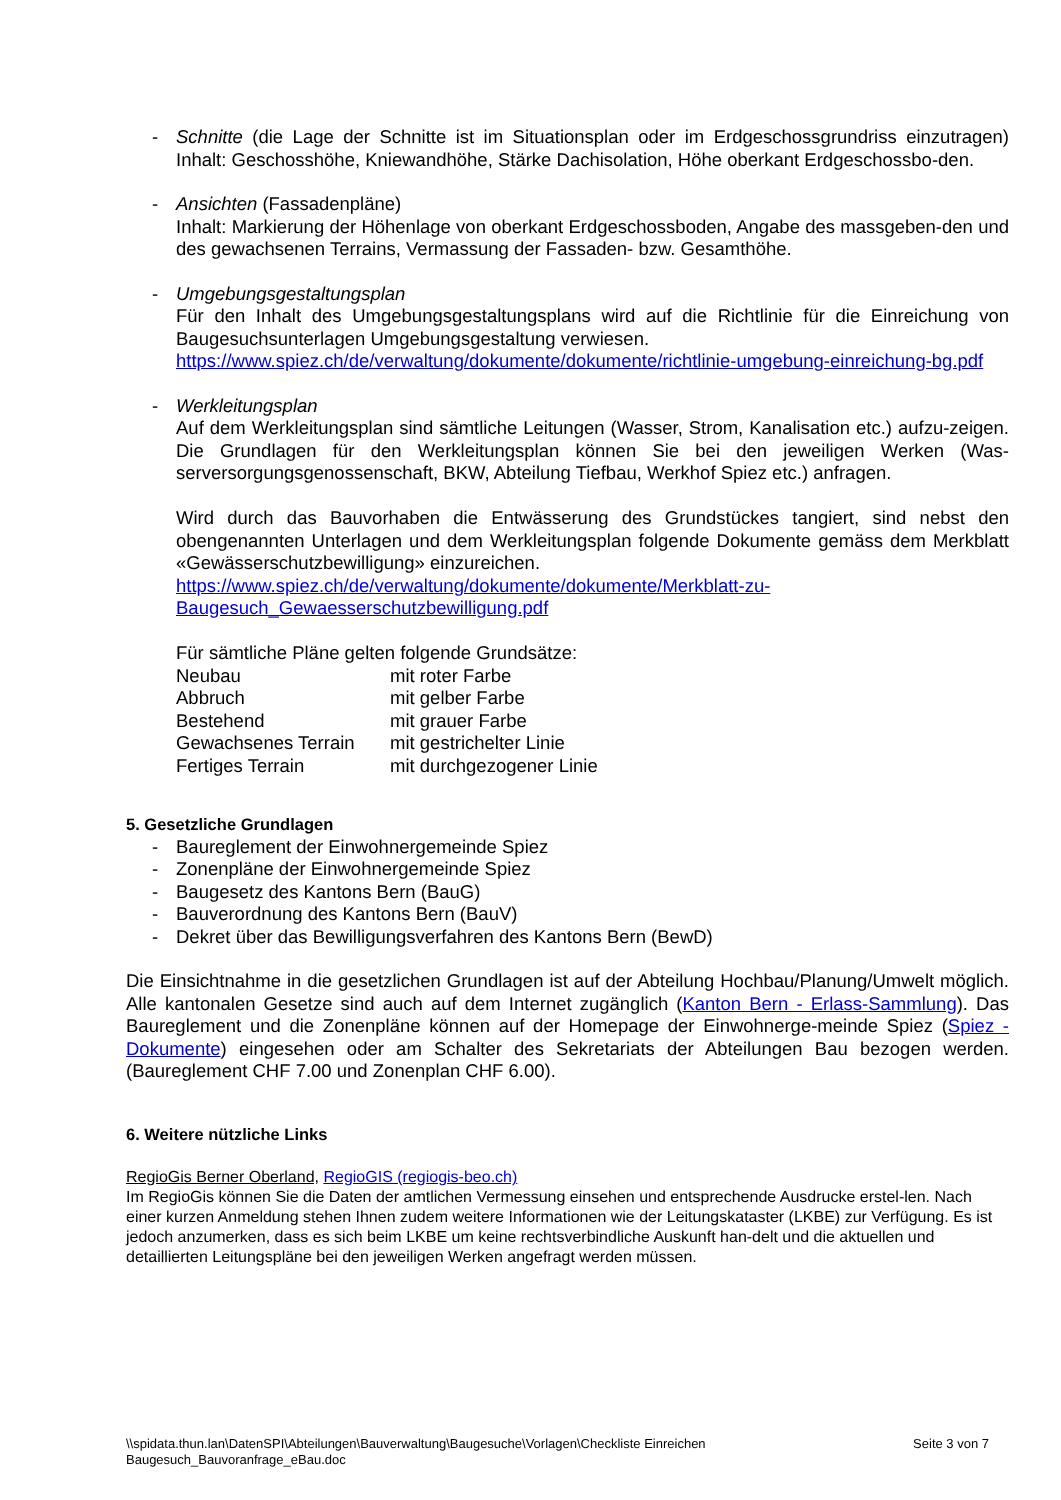- Schnitte (die Lage der Schnitte ist im Situationsplan oder im Erdgeschossgrundriss einzutragen) Inhalt: Geschosshöhe, Kniewandhöhe, Stärke Dachisolation, Höhe oberkant Erdgeschossbo-den.
- Ansichten (Fassadenpläne)
Inhalt: Markierung der Höhenlage von oberkant Erdgeschossboden, Angabe des massgeben-den und des gewachsenen Terrains, Vermassung der Fassaden- bzw. Gesamthöhe.
- Umgebungsgestaltungsplan
Für den Inhalt des Umgebungsgestaltungsplans wird auf die Richtlinie für die Einreichung von Baugesuchsunterlagen Umgebungsgestaltung verwiesen.
https://www.spiez.ch/de/verwaltung/dokumente/dokumente/richtlinie-umgebung-einreichung-bg.pdf
- Werkleitungsplan
Auf dem Werkleitungsplan sind sämtliche Leitungen (Wasser, Strom, Kanalisation etc.) aufzu-zeigen. Die Grundlagen für den Werkleitungsplan können Sie bei den jeweiligen Werken (Was-serversorgungsgenossenschaft, BKW, Abteilung Tiefbau, Werkhof Spiez etc.) anfragen.
Wird durch das Bauvorhaben die Entwässerung des Grundstückes tangiert, sind nebst den obengenannten Unterlagen und dem Werkleitungsplan folgende Dokumente gemäss dem Merkblatt «Gewässerschutzbewilligung» einzureichen.
https://www.spiez.ch/de/verwaltung/dokumente/dokumente/Merkblatt-zu-Baugesuch_Gewaesserschutzbewilligung.pdf
Für sämtliche Pläne gelten folgende Grundsätze:
| Neubau | mit roter Farbe |
| Abbruch | mit gelber Farbe |
| Bestehend | mit grauer Farbe |
| Gewachsenes Terrain | mit gestrichelter Linie |
| Fertiges Terrain | mit durchgezogener Linie |
5. Gesetzliche Grundlagen
- Baureglement der Einwohnergemeinde Spiez
- Zonenpläne der Einwohnergemeinde Spiez
- Baugesetz des Kantons Bern (BauG)
- Bauverordnung des Kantons Bern (BauV)
- Dekret über das Bewilligungsverfahren des Kantons Bern (BewD)
Die Einsichtnahme in die gesetzlichen Grundlagen ist auf der Abteilung Hochbau/Planung/Umwelt möglich. Alle kantonalen Gesetze sind auch auf dem Internet zugänglich (Kanton Bern - Erlass-Sammlung). Das Baureglement und die Zonenpläne können auf der Homepage der Einwohnerge-meinde Spiez (Spiez - Dokumente) eingesehen oder am Schalter des Sekretariats der Abteilungen Bau bezogen werden. (Baureglement CHF 7.00 und Zonenplan CHF 6.00).
6. Weitere nützliche Links
RegioGis Berner Oberland, RegioGIS (regiogis-beo.ch)
Im RegioGis können Sie die Daten der amtlichen Vermessung einsehen und entsprechende Ausdrucke erstel-len. Nach einer kurzen Anmeldung stehen Ihnen zudem weitere Informationen wie der Leitungskataster (LKBE) zur Verfügung. Es ist jedoch anzumerken, dass es sich beim LKBE um keine rechtsverbindliche Auskunft han-delt und die aktuellen und detaillierten Leitungspläne bei den jeweiligen Werken angefragt werden müssen.
\\spidata.thun.lan\DatenSPI\Abteilungen\Bauverwaltung\Baugesuche\Vorlagen\Checkliste Einreichen
Baugesuch_Bauvoranfrage_eBau.doc
Seite 3 von 7